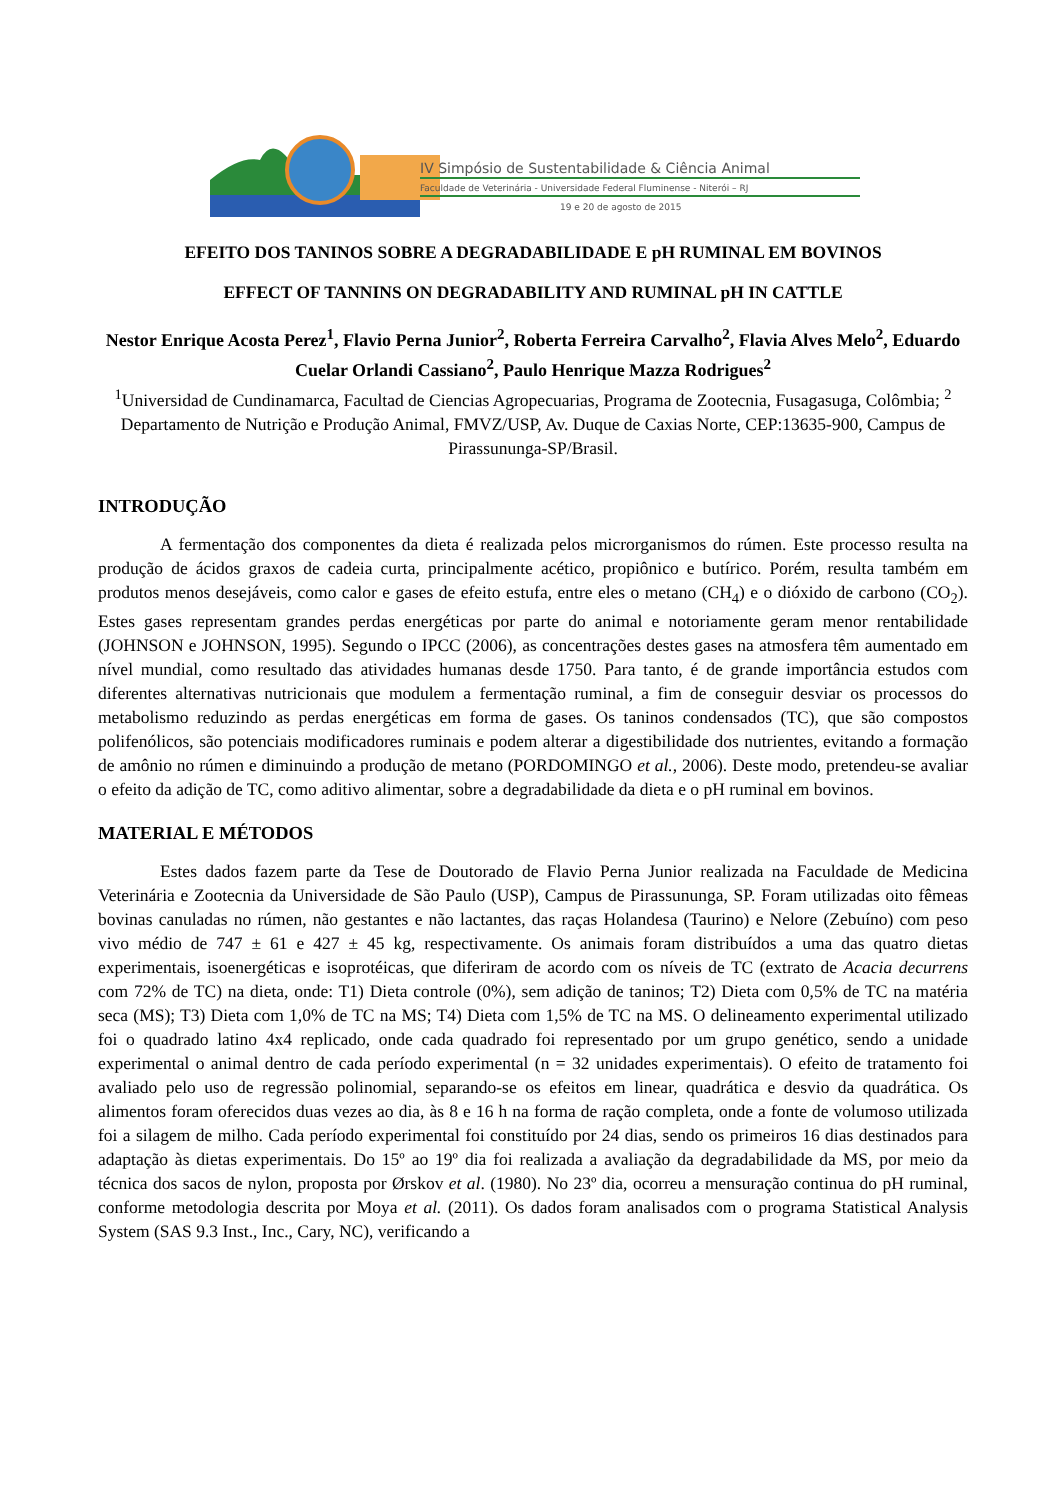IV Simpósio de Sustentabilidade & Ciência Animal
Faculdade de Veterinária - Universidade Federal Fluminense - Niterói – RJ
19 e 20 de agosto de 2015
EFEITO DOS TANINOS SOBRE A DEGRADABILIDADE E pH RUMINAL EM BOVINOS
EFFECT OF TANNINS ON DEGRADABILITY AND RUMINAL pH IN CATTLE
Nestor Enrique Acosta Perez<sup>1</sup>, Flavio Perna Junior<sup>2</sup>, Roberta Ferreira Carvalho<sup>2</sup>, Flavia Alves Melo<sup>2</sup>, Eduardo Cuelar Orlandi Cassiano<sup>2</sup>, Paulo Henrique Mazza Rodrigues<sup>2</sup>
<sup>1</sup> Universidad de Cundinamarca, Facultad de Ciencias Agropecuarias, Programa de Zootecnia, Fusagasuga, Colômbia; <sup>2</sup> Departamento de Nutrição e Produção Animal, FMVZ/USP, Av. Duque de Caxias Norte, CEP:13635-900, Campus de Pirassununga-SP/Brasil.
INTRODUÇÃO
A fermentação dos componentes da dieta é realizada pelos microrganismos do rúmen. Este processo resulta na produção de ácidos graxos de cadeia curta, principalmente acético, propiônico e butírico. Porém, resulta também em produtos menos desejáveis, como calor e gases de efeito estufa, entre eles o metano (CH<sub>4</sub>) e o dióxido de carbono (CO<sub>2</sub>). Estes gases representam grandes perdas energéticas por parte do animal e notoriamente geram menor rentabilidade (JOHNSON e JOHNSON, 1995). Segundo o IPCC (2006), as concentrações destes gases na atmosfera têm aumentado em nível mundial, como resultado das atividades humanas desde 1750. Para tanto, é de grande importância estudos com diferentes alternativas nutricionais que modulem a fermentação ruminal, a fim de conseguir desviar os processos do metabolismo reduzindo as perdas energéticas em forma de gases. Os taninos condensados (TC), que são compostos polifenólicos, são potenciais modificadores ruminais e podem alterar a digestibilidade dos nutrientes, evitando a formação de amônio no rúmen e diminuindo a produção de metano (PORDOMINGO et al., 2006). Deste modo, pretendeu-se avaliar o efeito da adição de TC, como aditivo alimentar, sobre a degradabilidade da dieta e o pH ruminal em bovinos.
MATERIAL E MÉTODOS
Estes dados fazem parte da Tese de Doutorado de Flavio Perna Junior realizada na Faculdade de Medicina Veterinária e Zootecnia da Universidade de São Paulo (USP), Campus de Pirassununga, SP. Foram utilizadas oito fêmeas bovinas canuladas no rúmen, não gestantes e não lactantes, das raças Holandesa (Taurino) e Nelore (Zebuíno) com peso vivo médio de 747 ± 61 e 427 ± 45 kg, respectivamente. Os animais foram distribuídos a uma das quatro dietas experimentais, isoenergéticas e isoprotéicas, que diferiram de acordo com os níveis de TC (extrato de Acacia decurrens com 72% de TC) na dieta, onde: T1) Dieta controle (0%), sem adição de taninos; T2) Dieta com 0,5% de TC na matéria seca (MS); T3) Dieta com 1,0% de TC na MS; T4) Dieta com 1,5% de TC na MS. O delineamento experimental utilizado foi o quadrado latino 4x4 replicado, onde cada quadrado foi representado por um grupo genético, sendo a unidade experimental o animal dentro de cada período experimental (n = 32 unidades experimentais). O efeito de tratamento foi avaliado pelo uso de regressão polinomial, separando-se os efeitos em linear, quadrática e desvio da quadrática. Os alimentos foram oferecidos duas vezes ao dia, às 8 e 16 h na forma de ração completa, onde a fonte de volumoso utilizada foi a silagem de milho. Cada período experimental foi constituído por 24 dias, sendo os primeiros 16 dias destinados para adaptação às dietas experimentais. Do 15º ao 19º dia foi realizada a avaliação da degradabilidade da MS, por meio da técnica dos sacos de nylon, proposta por Ørskov et al. (1980). No 23º dia, ocorreu a mensuração continua do pH ruminal, conforme metodologia descrita por Moya et al. (2011). Os dados foram analisados com o programa Statistical Analysis System (SAS 9.3 Inst., Inc., Cary, NC), verificando a